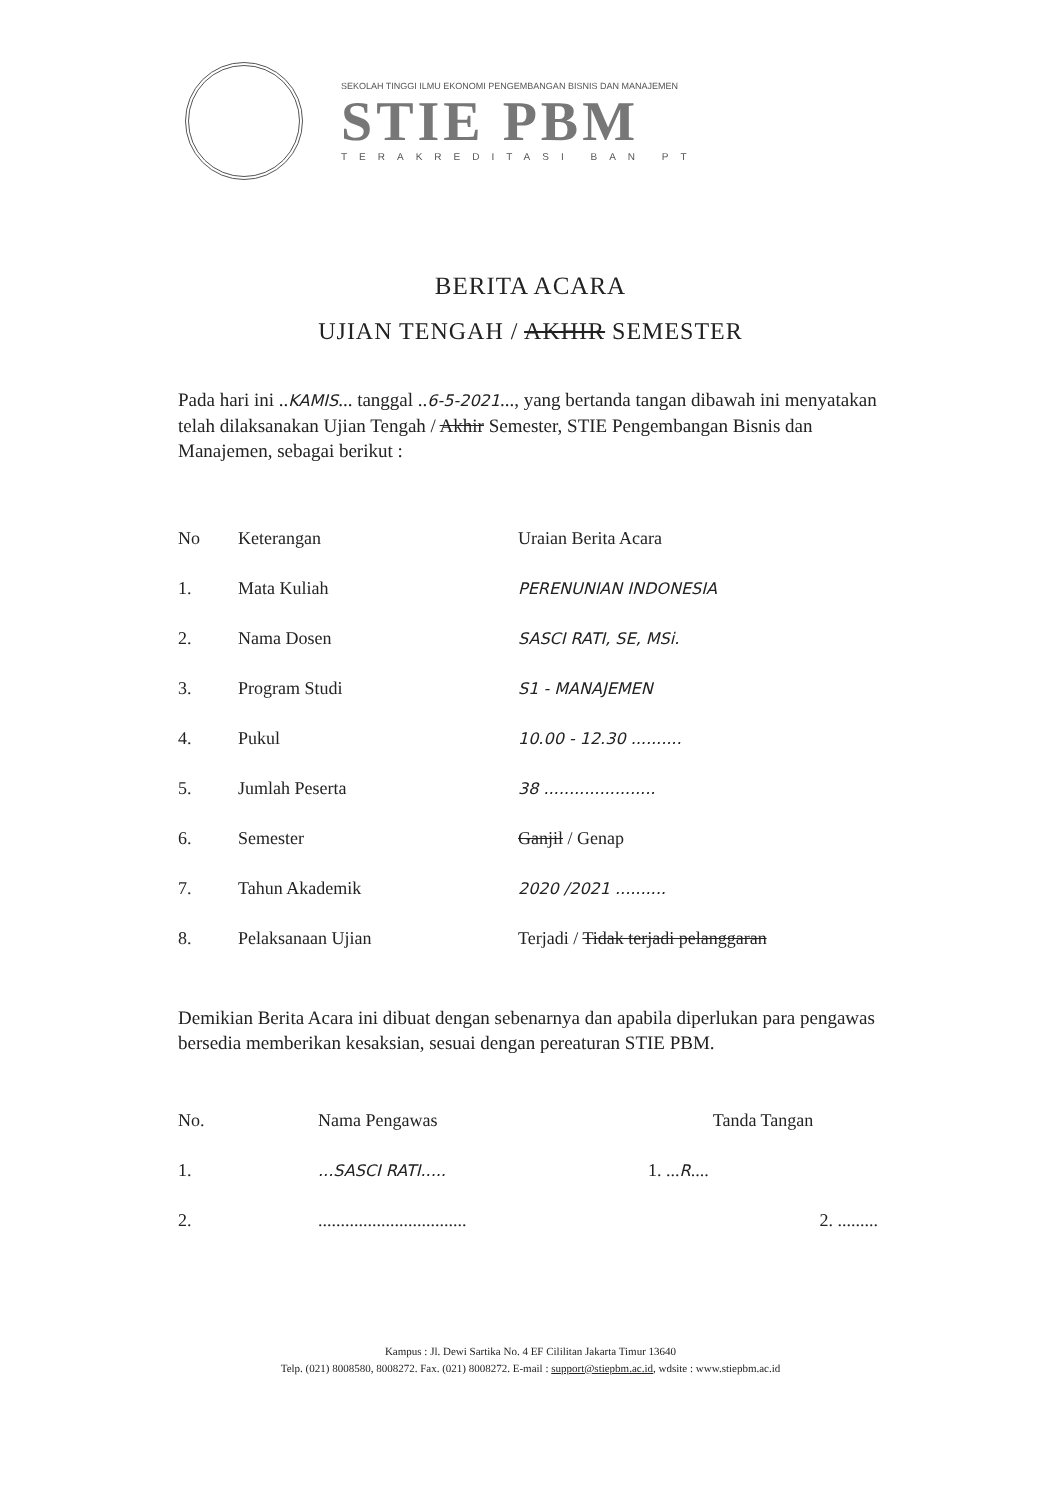SEKOLAH TINGGI ILMU EKONOMI PENGEMBANGAN BISNIS DAN MANAJEMEN
STIE PBM
TERAKREDITASI BAN PT
BERITA ACARA
UJIAN TENGAH / AKHIR SEMESTER
Pada hari ini ..KAMIS... tanggal ..6-5-2021..., yang bertanda tangan dibawah ini menyatakan telah dilaksanakan Ujian Tengah / Akhir Semester, STIE Pengembangan Bisnis dan Manajemen, sebagai berikut :
| No | Keterangan | Uraian Berita Acara |
| --- | --- | --- |
| 1. | Mata Kuliah | PERENUNIAN INDONESIA |
| 2. | Nama Dosen | SASCI RATI, SE, MSi. |
| 3. | Program Studi | S1 - MANAJEMEN |
| 4. | Pukul | 10.00 - 12.30 .......... |
| 5. | Jumlah Peserta | 38 ...................... |
| 6. | Semester | Ganjil / Genap |
| 7. | Tahun Akademik | 2020 /2021 .......... |
| 8. | Pelaksanaan Ujian | Terjadi / Tidak terjadi pelanggaran |
Demikian Berita Acara ini dibuat dengan sebenarnya dan apabila diperlukan para pengawas bersedia memberikan kesaksian, sesuai dengan pereaturan STIE PBM.
| No. | Nama Pengawas | Tanda Tangan |
| --- | --- | --- |
| 1. | ...SASCI RATI..... | 1. ... R .... |
| 2. | ................................. | 2. ......... |
Kampus : Jl. Dewi Sartika No. 4 EF Cililitan Jakarta Timur 13640
Telp. (021) 8008580, 8008272. Fax. (021) 8008272. E-mail : support@stiepbm.ac.id, wdsite : www.stiepbm.ac.id